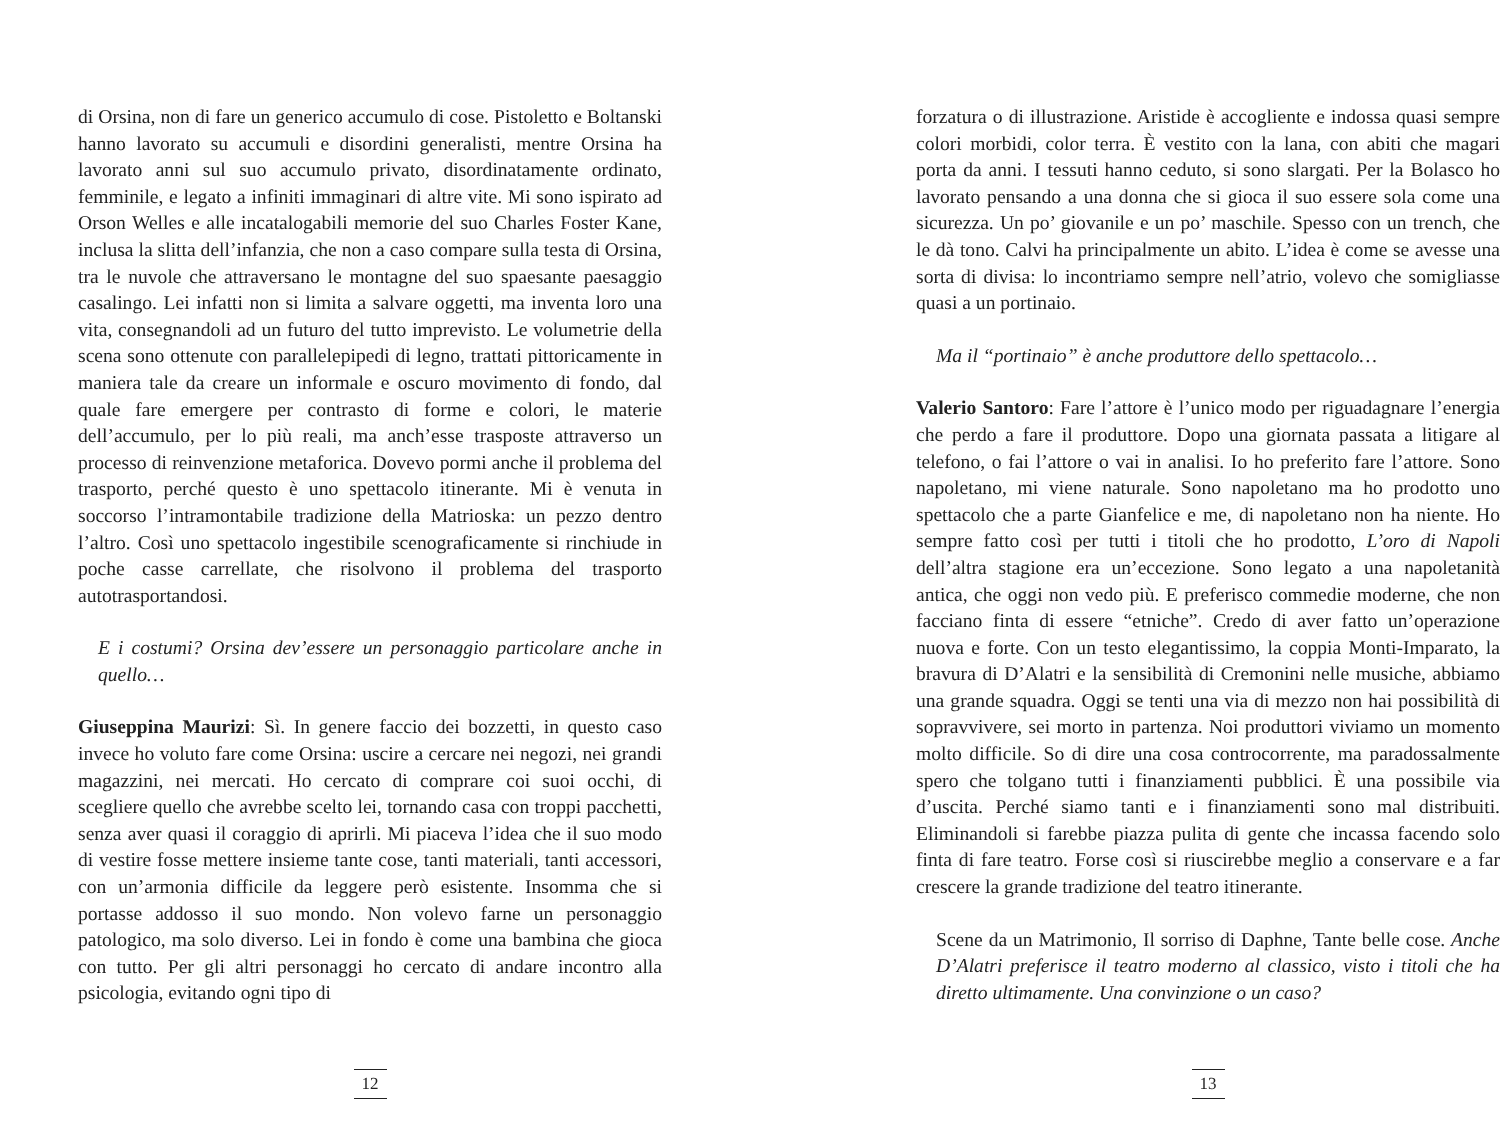di Orsina, non di fare un generico accumulo di cose. Pistoletto e Boltanski hanno lavorato su accumuli e disordini generalisti, mentre Orsina ha lavorato anni sul suo accumulo privato, disordinatamente ordinato, femminile, e legato a infiniti immaginari di altre vite. Mi sono ispirato ad Orson Welles e alle incatalogabili memorie del suo Charles Foster Kane, inclusa la slitta dell’infanzia, che non a caso compare sulla testa di Orsina, tra le nuvole che attraversano le montagne del suo spaesante paesaggio casalingo. Lei infatti non si limita a salvare oggetti, ma inventa loro una vita, consegnandoli ad un futuro del tutto imprevisto. Le volumetrie della scena sono ottenute con parallelepipedi di legno, trattati pittoricamente in maniera tale da creare un informale e oscuro movimento di fondo, dal quale fare emergere per contrasto di forme e colori, le materie dell’accumulo, per lo più reali, ma anch’esse trasposte attraverso un processo di reinvenzione metaforica. Dovevo pormi anche il problema del trasporto, perché questo è uno spettacolo itinerante. Mi è venuta in soccorso l’intramontabile tradizione della Matrioska: un pezzo dentro l’altro. Così uno spettacolo ingestibile scenograficamente si rinchiude in poche casse carrellate, che risolvono il problema del trasporto autotrasportandosi.
E i costumi? Orsina dev’essere un personaggio particolare anche in quello…
Giuseppina Maurizi: Sì. In genere faccio dei bozzetti, in questo caso invece ho voluto fare come Orsina: uscire a cercare nei negozi, nei grandi magazzini, nei mercati. Ho cercato di comprare coi suoi occhi, di scegliere quello che avrebbe scelto lei, tornando casa con troppi pacchetti, senza aver quasi il coraggio di aprirli. Mi piaceva l’idea che il suo modo di vestire fosse mettere insieme tante cose, tanti materiali, tanti accessori, con un’armonia difficile da leggere però esistente. Insomma che si portasse addosso il suo mondo. Non volevo farne un personaggio patologico, ma solo diverso. Lei in fondo è come una bambina che gioca con tutto. Per gli altri personaggi ho cercato di andare incontro alla psicologia, evitando ogni tipo di
12
forzatura o di illustrazione. Aristide è accogliente e indossa quasi sempre colori morbidi, color terra. È vestito con la lana, con abiti che magari porta da anni. I tessuti hanno ceduto, si sono slargati. Per la Bolasco ho lavorato pensando a una donna che si gioca il suo essere sola come una sicurezza. Un po’ giovanile e un po’ maschile. Spesso con un trench, che le dà tono. Calvi ha principalmente un abito. L’idea è come se avesse una sorta di divisa: lo incontriamo sempre nell’atrio, volevo che somigliasse quasi a un portinaio.
Ma il “portinaio” è anche produttore dello spettacolo…
Valerio Santoro: Fare l’attore è l’unico modo per riguadagnare l’energia che perdo a fare il produttore. Dopo una giornata passata a litigare al telefono, o fai l’attore o vai in analisi. Io ho preferito fare l’attore. Sono napoletano, mi viene naturale. Sono napoletano ma ho prodotto uno spettacolo che a parte Gianfelice e me, di napoletano non ha niente. Ho sempre fatto così per tutti i titoli che ho prodotto, L’oro di Napoli dell’altra stagione era un’eccezione. Sono legato a una napoletanità antica, che oggi non vedo più. E preferisco commedie moderne, che non facciano finta di essere “etniche”. Credo di aver fatto un’operazione nuova e forte. Con un testo elegantissimo, la coppia Monti-Imparato, la bravura di D’Alatri e la sensibilità di Cremonini nelle musiche, abbiamo una grande squadra. Oggi se tenti una via di mezzo non hai possibilità di sopravvivere, sei morto in partenza. Noi produttori viviamo un momento molto difficile. So di dire una cosa controcorrente, ma paradossalmente spero che tolgano tutti i finanziamenti pubblici. È una possibile via d’uscita. Perché siamo tanti e i finanziamenti sono mal distribuiti. Eliminandoli si farebbe piazza pulita di gente che incassa facendo solo finta di fare teatro. Forse così si riuscirebbe meglio a conservare e a far crescere la grande tradizione del teatro itinerante.
Scene da un Matrimonio, Il sorriso di Daphne, Tante belle cose. Anche D’Alatri preferisce il teatro moderno al classico, visto i titoli che ha diretto ultimamente. Una convinzione o un caso?
13